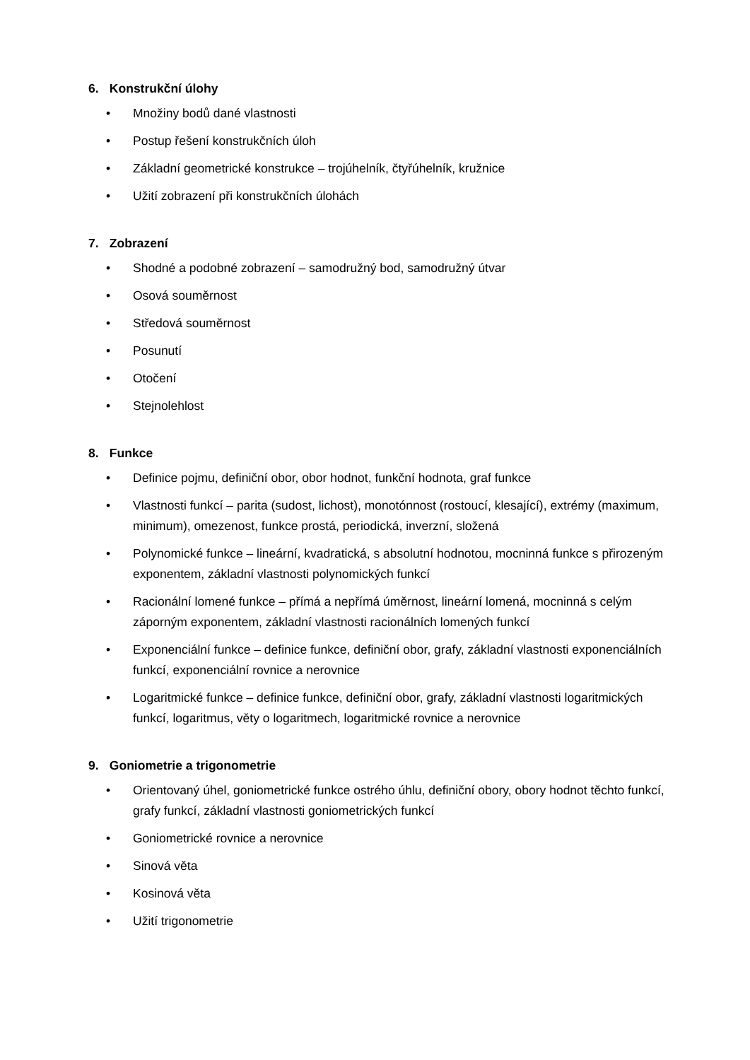6. Konstrukční úlohy
• Množiny bodů dané vlastnosti
• Postup řešení konstrukčních úloh
• Základní geometrické konstrukce – trojúhelník, čtyřúhelník, kružnice
• Užití zobrazení při konstrukčních úlohách
7. Zobrazení
• Shodné a podobné zobrazení – samodružný bod, samodružný útvar
• Osová souměrnost
• Středová souměrnost
• Posunutí
• Otočení
• Stejnolehlost
8. Funkce
• Definice pojmu, definiční obor, obor hodnot, funkční hodnota, graf funkce
• Vlastnosti funkcí – parita (sudost, lichost), monotónnost (rostoucí, klesající), extrémy (maximum, minimum), omezenost, funkce prostá, periodická, inverzní, složená
• Polynomické funkce – lineární, kvadratická, s absolutní hodnotou, mocninná funkce s přirozeným exponentem, základní vlastnosti polynomických funkcí
• Racionální lomené funkce – přímá a nepřímá úměrnost, lineární lomená, mocninná s celým záporným exponentem, základní vlastnosti racionálních lomených funkcí
• Exponenciální funkce – definice funkce, definiční obor, grafy, základní vlastnosti exponenciálních funkcí, exponenciální rovnice a nerovnice
• Logaritmické funkce – definice funkce, definiční obor, grafy, základní vlastnosti logaritmických funkcí, logaritmus, věty o logaritmech, logaritmické rovnice a nerovnice
9. Goniometrie a trigonometrie
• Orientovaný úhel, goniometrické funkce ostrého úhlu, definiční obory, obory hodnot těchto funkcí, grafy funkcí, základní vlastnosti goniometrických funkcí
• Goniometrické rovnice a nerovnice
• Sinová věta
• Kosinová věta
• Užití trigonometrie